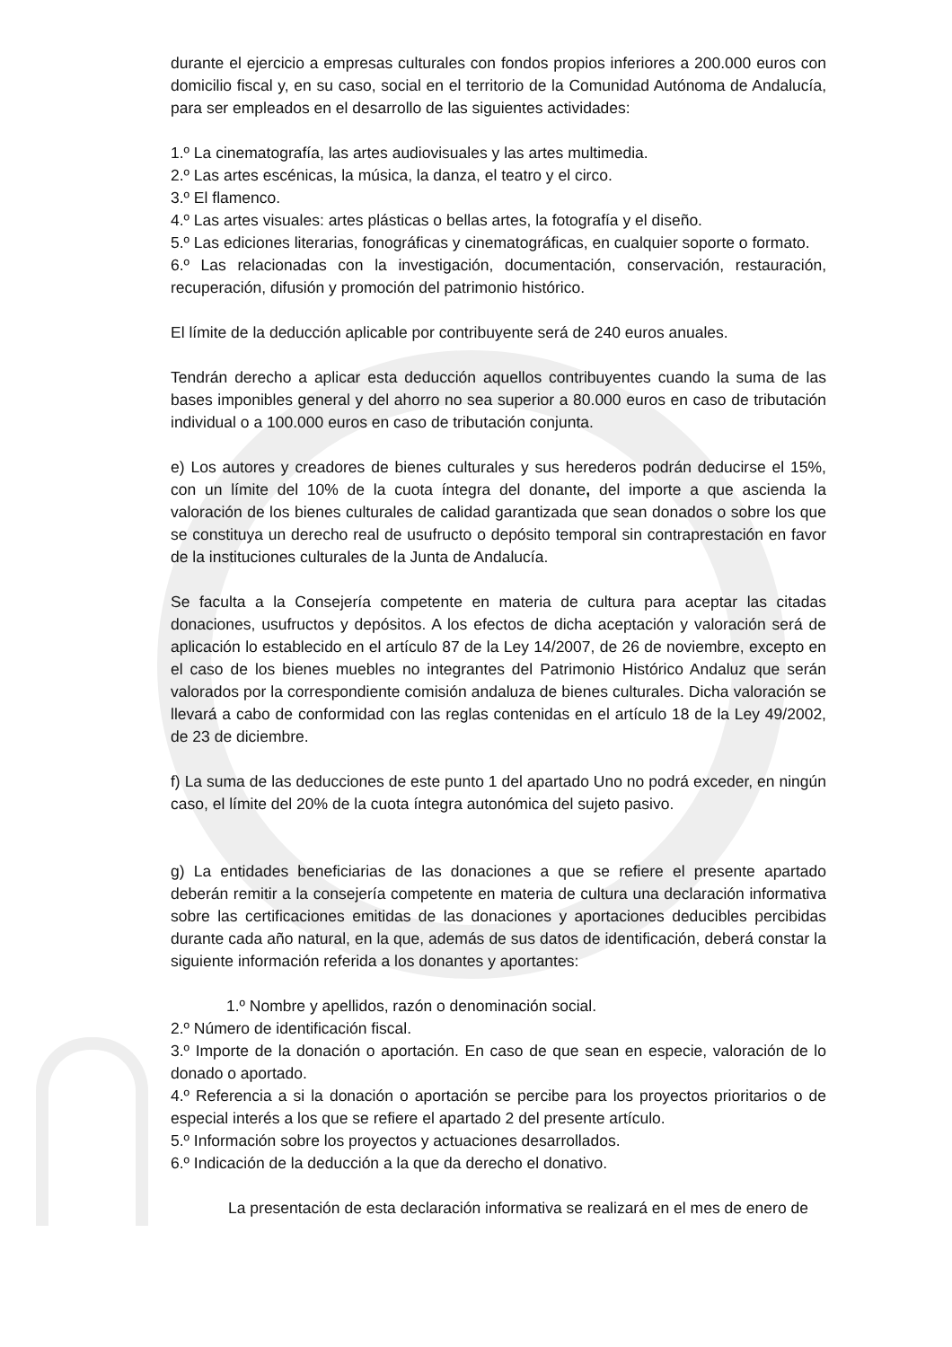durante el ejercicio a empresas culturales con fondos propios inferiores a 200.000 euros con domicilio fiscal y, en su caso, social en el territorio de la Comunidad Autónoma de Andalucía, para ser empleados en el desarrollo de las siguientes actividades:
1.º La cinematografía, las artes audiovisuales y las artes multimedia.
2.º Las artes escénicas, la música, la danza, el teatro y el circo.
3.º El flamenco.
4.º Las artes visuales: artes plásticas o bellas artes, la fotografía y el diseño.
5.º Las ediciones literarias, fonográficas y cinematográficas, en cualquier soporte o formato.
6.º Las relacionadas con la investigación, documentación, conservación, restauración, recuperación, difusión y promoción del patrimonio histórico.
El límite de la deducción aplicable por contribuyente será de 240 euros anuales.
Tendrán derecho a aplicar esta deducción aquellos contribuyentes cuando la suma de las bases imponibles general y del ahorro no sea superior a 80.000 euros en caso de tributación individual o a 100.000 euros en caso de tributación conjunta.
e) Los autores y creadores de bienes culturales y sus herederos podrán deducirse el 15%, con un límite del 10% de la cuota íntegra del donante, del importe a que ascienda la valoración de los bienes culturales de calidad garantizada que sean donados o sobre los que se constituya un derecho real de usufructo o depósito temporal sin contraprestación en favor de la instituciones culturales de la Junta de Andalucía.
Se faculta a la Consejería competente en materia de cultura para aceptar las citadas donaciones, usufructos y depósitos. A los efectos de dicha aceptación y valoración será de aplicación lo establecido en el artículo 87 de la Ley 14/2007, de 26 de noviembre, excepto en el caso de los bienes muebles no integrantes del Patrimonio Histórico Andaluz que serán valorados por la correspondiente comisión andaluza de bienes culturales. Dicha valoración se llevará a cabo de conformidad con las reglas contenidas en el artículo 18 de la Ley 49/2002, de 23 de diciembre.
f) La suma de las deducciones de este punto 1 del apartado Uno no podrá exceder, en ningún caso, el límite del 20% de la cuota íntegra autonómica del sujeto pasivo.
g) La entidades beneficiarias de las donaciones a que se refiere el presente apartado deberán remitir a la consejería competente en materia de cultura una declaración informativa sobre las certificaciones emitidas de las donaciones y aportaciones deducibles percibidas durante cada año natural, en la que, además de sus datos de identificación, deberá constar la siguiente información referida a los donantes y aportantes:
1.º Nombre y apellidos, razón o denominación social.
2.º Número de identificación fiscal.
3.º Importe de la donación o aportación. En caso de que sean en especie, valoración de lo donado o aportado.
4.º Referencia a si la donación o aportación se percibe para los proyectos prioritarios o de especial interés a los que se refiere el apartado 2 del presente artículo.
5.º Información sobre los proyectos y actuaciones desarrollados.
6.º Indicación de la deducción a la que da derecho el donativo.
La presentación de esta declaración informativa se realizará en el mes de enero de